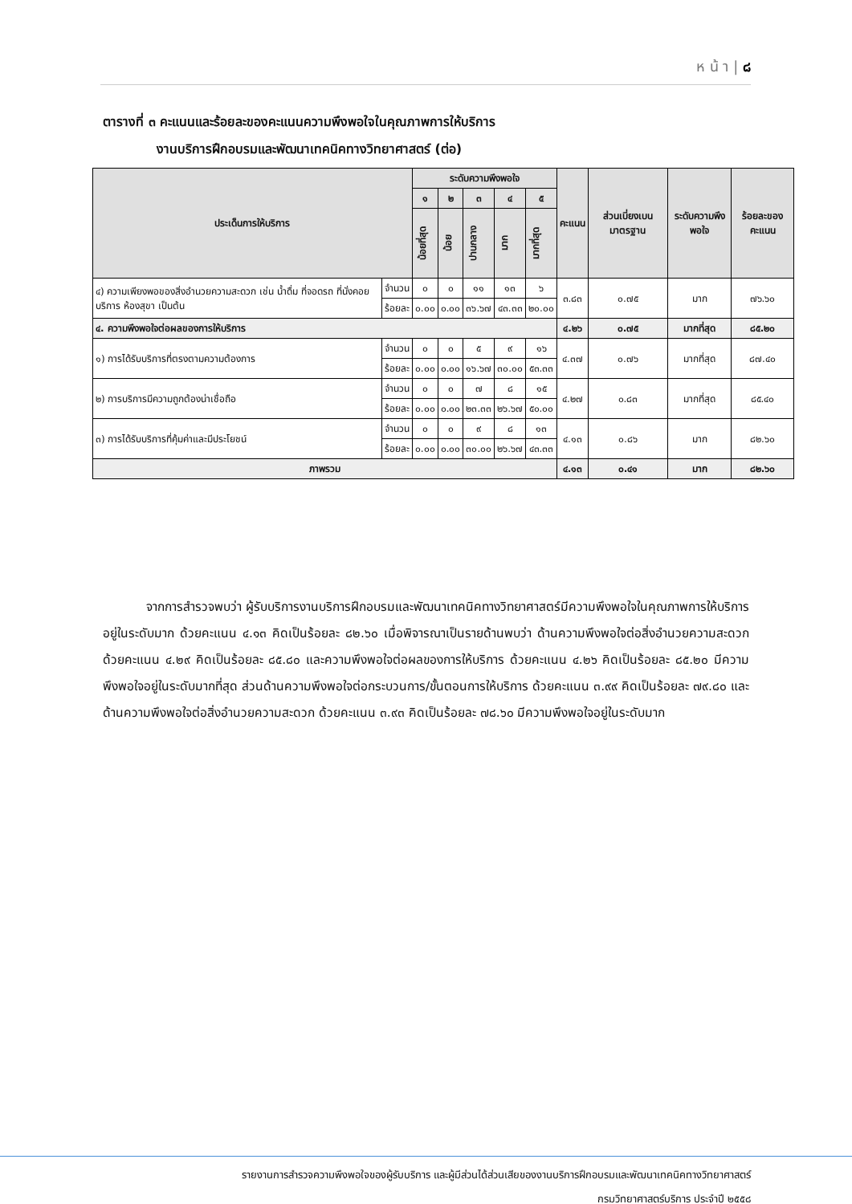ห น้ า | ๘
ตารางที่ ๓ คะแนนและร้อยละของคะแนนความพึงพอใจในคุณภาพการให้บริการ
งานบริการฝึกอบรมและพัฒนาเทคนิคทางวิทยาศาสตร์ (ต่อ)
| ประเด็นการให้บริการ | | ระดับความพึงพอใจ | | | | | คะแนน | ส่วนเบี่ยงเบนมาตรฐาน | ระดับความพึงพอใจ | ร้อยละของคะแนน |
| --- | --- | --- | --- | --- | --- | --- | --- | --- | --- | --- |
| | | ๑ | ๒ | ๓ | ๔ | ๕ | | | | |
| | | น้อยที่สุด | น้อย | ปานกลาง | มาก | มากที่สุด | | | | |
| ๔) ความเพียงพอของสิ่งอำนวยความสะดวก เช่น น้ำดื่ม ที่จอดรถ ที่นั่งคอยบริการ ห้องสุขา เป็นต้น | จำนวน | ๐ | ๐ | ๑๑ | ๑๓ | ๖ | ๓.๘๓ | ๐.๗๕ | มาก | ๗๖.๖๐ |
| | ร้อยละ | ๐.๐๐ | ๐.๐๐ | ๓๖.๖๗ | ๔๓.๓๓ | ๒๐.๐๐ | | | | |
| ๔. ความพึงพอใจต่อผลของการให้บริการ | | | | | | | ๔.๒๖ | ๐.๗๕ | มากที่สุด | ๘๕.๒๐ |
| ๑) การได้รับบริการที่ตรงตามความต้องการ | จำนวน | ๐ | ๐ | ๕ | ๙ | ๑๖ | ๔.๓๗ | ๐.๗๖ | มากที่สุด | ๘๗.๔๐ |
| | ร้อยละ | ๐.๐๐ | ๐.๐๐ | ๑๖.๖๗ | ๓๐.๐๐ | ๕๓.๓๓ | | | | |
| ๒) การบริการมีความถูกต้องน่าเชื่อถือ | จำนวน | ๐ | ๐ | ๗ | ๘ | ๑๕ | ๔.๒๗ | ๐.๘๓ | มากที่สุด | ๘๕.๔๐ |
| | ร้อยละ | ๐.๐๐ | ๐.๐๐ | ๒๓.๓๓ | ๒๖.๖๗ | ๕๐.๐๐ | | | | |
| ๓) การได้รับบริการที่คุ้มค่าและมีประโยชน์ | จำนวน | ๐ | ๐ | ๙ | ๘ | ๑๓ | ๔.๑๓ | ๐.๘๖ | มาก | ๘๒.๖๐ |
| | ร้อยละ | ๐.๐๐ | ๐.๐๐ | ๓๐.๐๐ | ๒๖.๖๗ | ๔๓.๓๓ | | | | |
| ภาพรวม | | | | | | | ๔.๑๓ | ๐.๔๑ | มาก | ๘๒.๖๐ |
จากการสำรวจพบว่า ผู้รับบริการงานบริการฝึกอบรมและพัฒนาเทคนิคทางวิทยาศาสตร์มีความพึงพอใจในคุณภาพการให้บริการอยู่ในระดับมาก ด้วยคะแนน ๔.๑๓ คิดเป็นร้อยละ ๘๒.๖๐ เมื่อพิจารณาเป็นรายด้านพบว่า ด้านความพึงพอใจต่อสิ่งอำนวยความสะดวก ด้วยคะแนน ๔.๒๙ คิดเป็นร้อยละ ๘๕.๘๐ และความพึงพอใจต่อผลของการให้บริการ ด้วยคะแนน ๔.๒๖ คิดเป็นร้อยละ ๘๕.๒๐ มีความพึงพอใจอยู่ในระดับมากที่สุด ส่วนด้านความพึงพอใจต่อกระบวนการ/ขั้นตอนการให้บริการ ด้วยคะแนน ๓.๙๙ คิดเป็นร้อยละ ๗๙.๘๐ และด้านความพึงพอใจต่อสิ่งอำนวยความสะดวก ด้วยคะแนน ๓.๙๓ คิดเป็นร้อยละ ๗๘.๖๐ มีความพึงพอใจอยู่ในระดับมาก
รายงานการสำรวจความพึงพอใจของผู้รับบริการ และผู้มีส่วนได้ส่วนเสียของงานบริการฝึกอบรมและพัฒนาเทคนิคทางวิทยาศาสตร์
กรมวิทยาศาสตร์บริการ ประจำปี ๒๕๕๘